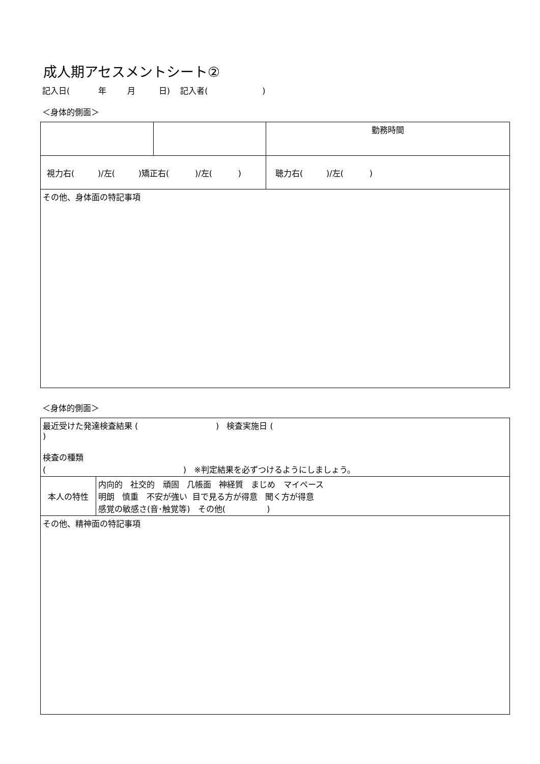成人期アセスメントシート②
記入日( 年 月 日) 記入者( )
＜身体的側面＞
| | | 勤務時間 | |
| 視力右( )/左( )矯正右( )/左( ) | | | 聴力右( )/左( ) |
| その他、身体面の特記事項 | | | |
＜身体的側面＞
| 最近受けた発達検査結果 ( ) 検査実施日 ( ) 検査の種類 ( ) ※判定結果を必ずつけるようにしましょう。 | |
| 本人の特性 | 内向的 社交的 頑固 几帳面 神経質 まじめ マイペース 明朗 慎重 不安が強い 目で見る方が得意 聞く方が得意 感覚の敏感さ(音･触覚等) その他( ) |
| その他、精神面の特記事項 | |